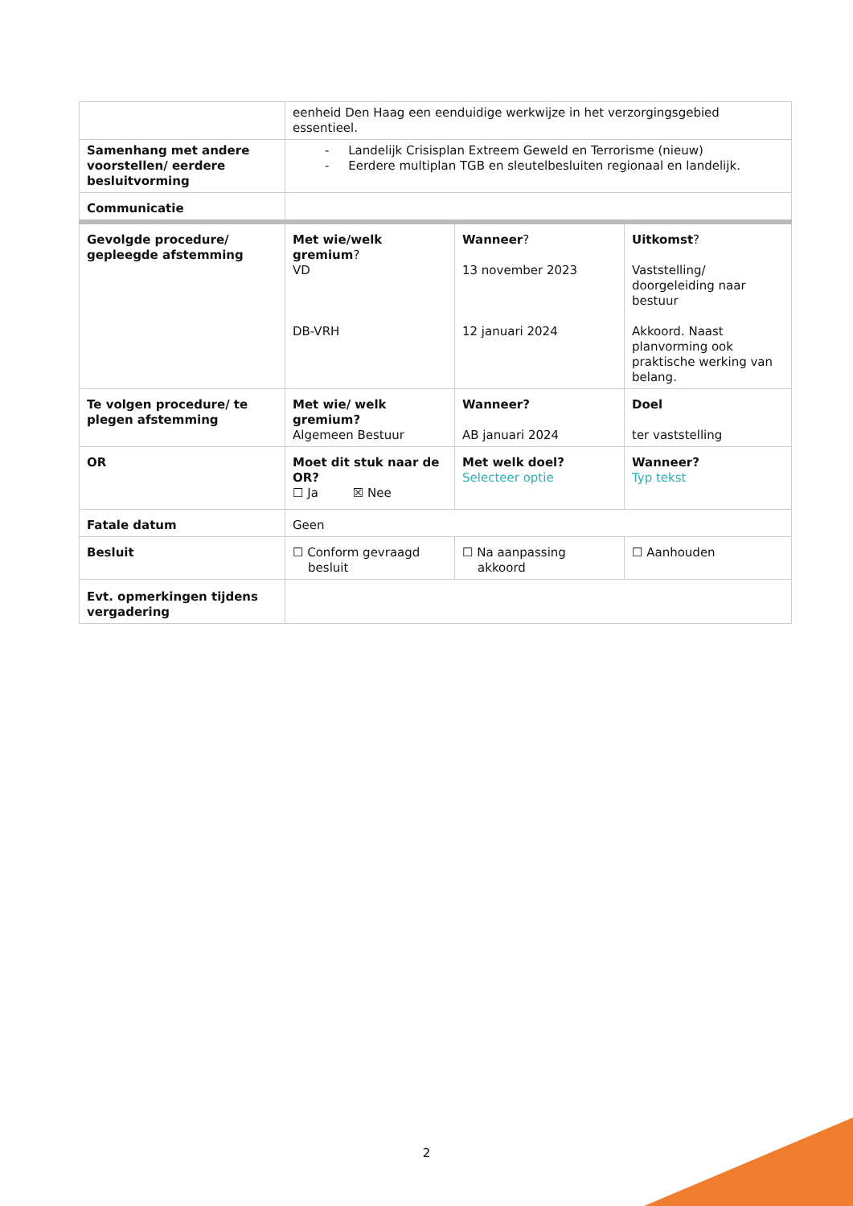| | eenheid Den Haag een eenduidige werkwijze in het verzorgingsgebied essentieel. | | |
| Samenhang met andere voorstellen/ eerdere besluitvorming | - Landelijk Crisisplan Extreem Geweld en Terrorisme (nieuw) - Eerdere multiplan TGB en sleutelbesluiten regionaal en landelijk. | | |
| Communicatie | | | |
| Gevolgde procedure/ gepleegde afstemming | Met wie/welk gremium ? VD DB-VRH | Wanneer ? 13 november 2023 12 januari 2024 | Uitkomst ? Vaststelling/ doorgeleiding naar bestuur Akkoord. Naast planvorming ook praktische werking van belang. |
| Te volgen procedure/ te plegen afstemming | Met wie/ welk gremium? Algemeen Bestuur | Wanneer? AB januari 2024 | Doel ter vaststelling |
| OR | Moet dit stuk naar de OR? ☐ Ja ☒ Nee | Met welk doel? Selecteer optie | Wanneer? Typ tekst |
| Fatale datum | Geen | | |
| Besluit | ☐ Conform gevraagd besluit | ☐ Na aanpassing akkoord | ☐ Aanhouden |
| Evt. opmerkingen tijdens vergadering | | | |
2